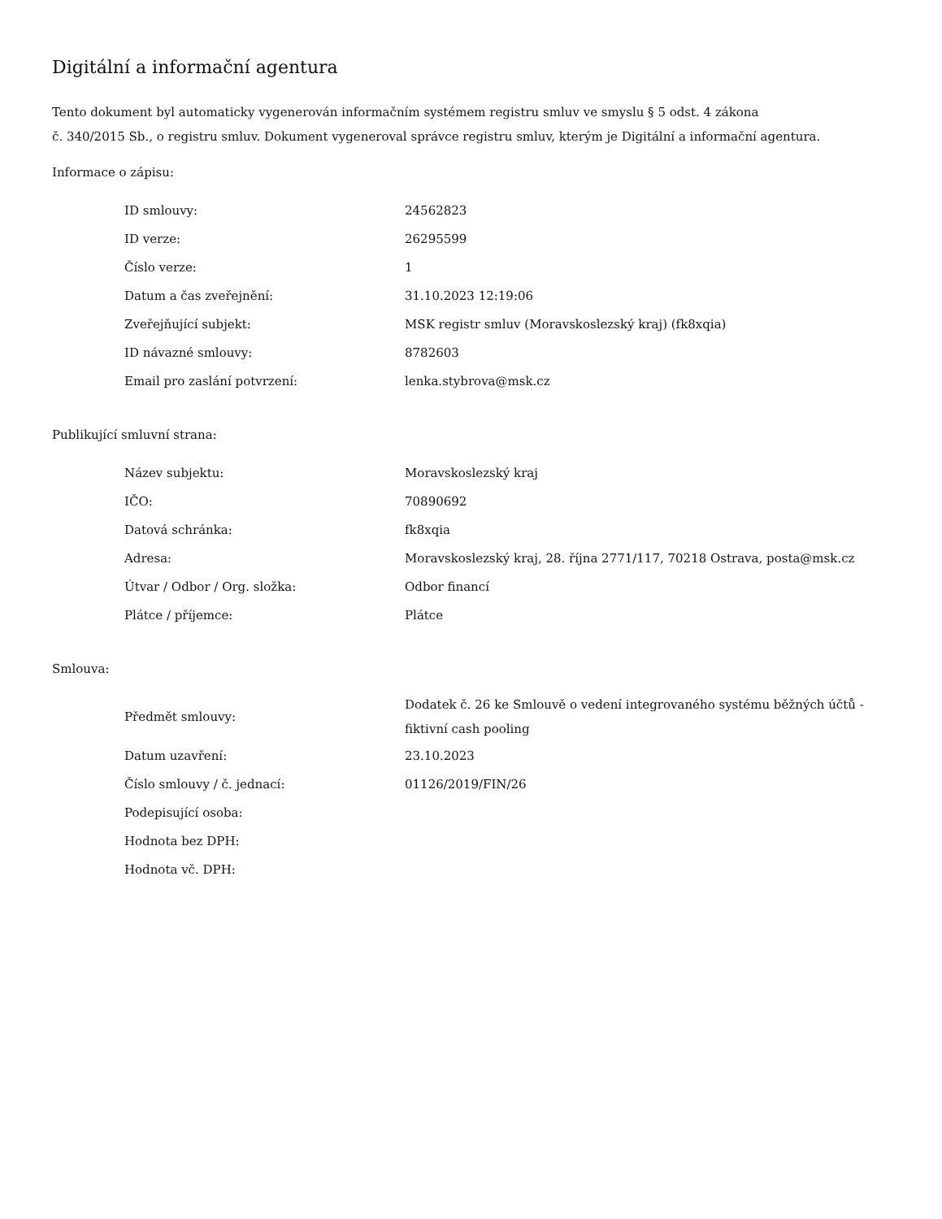Digitální a informační agentura
Tento dokument byl automaticky vygenerován informačním systémem registru smluv ve smyslu § 5 odst. 4 zákona
č. 340/2015 Sb., o registru smluv. Dokument vygeneroval správce registru smluv, kterým je Digitální a informační agentura.
Informace o zápisu:
| ID smlouvy: | 24562823 |
| ID verze: | 26295599 |
| Číslo verze: | 1 |
| Datum a čas zveřejnění: | 31.10.2023 12:19:06 |
| Zveřejňující subjekt: | MSK registr smluv (Moravskoslezský kraj) (fk8xqia) |
| ID návazné smlouvy: | 8782603 |
| Email pro zaslání potvrzení: | lenka.stybrova@msk.cz |
Publikující smluvní strana:
| Název subjektu: | Moravskoslezský kraj |
| IČO: | 70890692 |
| Datová schránka: | fk8xqia |
| Adresa: | Moravskoslezský kraj, 28. října 2771/117, 70218 Ostrava, posta@msk.cz |
| Útvar / Odbor / Org. složka: | Odbor financí |
| Plátce / příjemce: | Plátce |
Smlouva:
| Předmět smlouvy: | Dodatek č. 26 ke Smlouvě o vedení integrovaného systému běžných účtů - fiktivní cash pooling |
| Datum uzavření: | 23.10.2023 |
| Číslo smlouvy / č. jednací: | 01126/2019/FIN/26 |
| Podepisující osoba: | |
| Hodnota bez DPH: | |
| Hodnota vč. DPH: | |